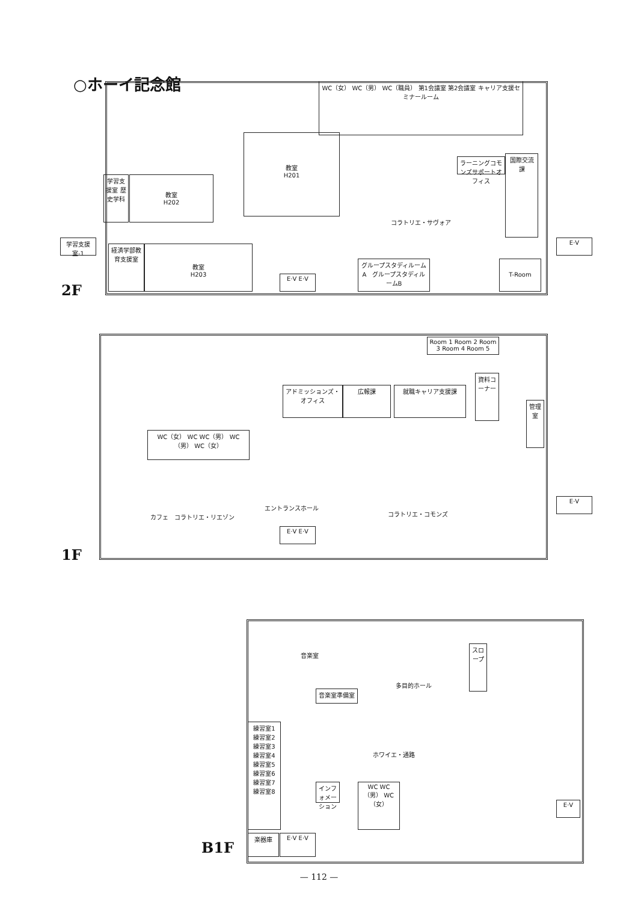○ホーイ記念館
WC（女） WC（男） WC（職員） 第1会議室 第2会議室 キャリア支援セミナールーム
教室
H201
教室
H202
学習支援室 歴史学科
ラーニングコモンズサポートオフィス
国際交流課
コラトリエ・サヴォア
学習支援室-1
経済学部教育支援室
教室
H203
E·V E·V
グループスタディルームA　グループスタディルームB
E·V
T-Room
2F
Room 1 Room 2 Room 3 Room 4 Room 5
アドミッションズ・オフィス
広報課 就職キャリア支援課
資料コーナー
管理室
WC（女） WC WC（男） WC（男） WC（女）
カフェ　コラトリエ・リエゾン
エントランスホール
E·V E·V
コラトリエ・コモンズ
E·V
1F
音楽室
音楽室準備室
多目的ホール
スロープ
練習室1 練習室2 練習室3 練習室4 練習室5 練習室6 練習室7 練習室8
ホワイエ・通路
インフォメーション
WC WC（男） WC（女）
楽器庫 E·V E·V
E·V
B1F
— 112 —